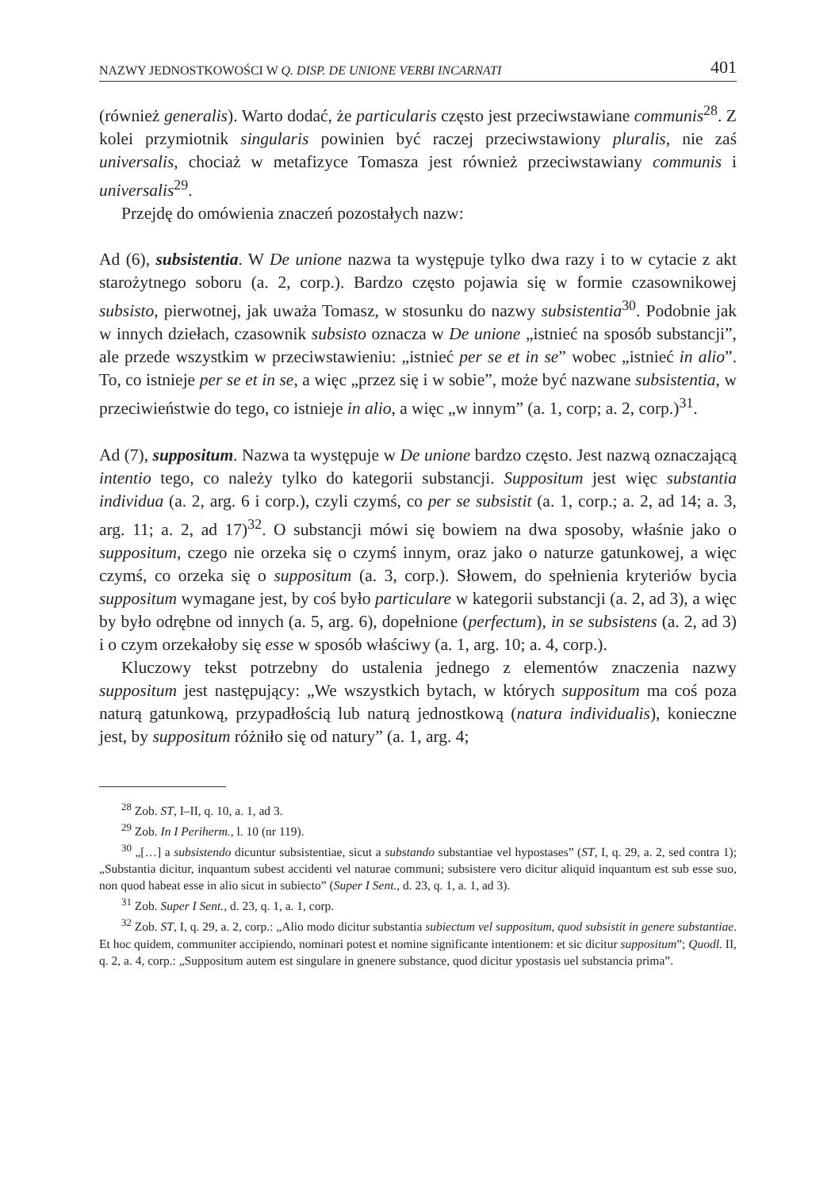NAZWY JEDNOSTKOWOŚCI W Q. DISP. DE UNIONE VERBI INCARNATI 401
(również generalis). Warto dodać, że particularis często jest przeciwstawiane communis<sup>28</sup>. Z kolei przymiotnik singularis powinien być raczej przeciwstawiony pluralis, nie zaś universalis, chociaż w metafizyce Tomasza jest również przeciwstawiany communis i universalis<sup>29</sup>.
Przejdę do omówienia znaczeń pozostałych nazw:
Ad (6), subsistentia. W De unione nazwa ta występuje tylko dwa razy i to w cytacie z akt starożytnego soboru (a. 2, corp.). Bardzo często pojawia się w formie czasownikowej subsisto, pierwotnej, jak uważa Tomasz, w stosunku do nazwy subsistentia<sup>30</sup>. Podobnie jak w innych dziełach, czasownik subsisto oznacza w De unione „istnieć na sposób substancji”, ale przede wszystkim w przeciwstawieniu: „istnieć per se et in se” wobec „istnieć in alio”. To, co istnieje per se et in se, a więc „przez się i w sobie”, może być nazwane subsistentia, w przeciwieństwie do tego, co istnieje in alio, a więc „w innym” (a. 1, corp; a. 2, corp.)<sup>31</sup>.
Ad (7), suppositum. Nazwa ta występuje w De unione bardzo często. Jest nazwą oznaczającą intentio tego, co należy tylko do kategorii substancji. Suppositum jest więc substantia individua (a. 2, arg. 6 i corp.), czyli czymś, co per se subsistit (a. 1, corp.; a. 2, ad 14; a. 3, arg. 11; a. 2, ad 17)<sup>32</sup>. O substancji mówi się bowiem na dwa sposoby, właśnie jako o suppositum, czego nie orzeka się o czymś innym, oraz jako o naturze gatunkowej, a więc czymś, co orzeka się o suppositum (a. 3, corp.). Słowem, do spełnienia kryteriów bycia suppositum wymagane jest, by coś było particulare w kategorii substancji (a. 2, ad 3), a więc by było odrębne od innych (a. 5, arg. 6), dopełnione (perfectum), in se subsistens (a. 2, ad 3) i o czym orzekałoby się esse w sposób właściwy (a. 1, arg. 10; a. 4, corp.).
Kluczowy tekst potrzebny do ustalenia jednego z elementów znaczenia nazwy suppositum jest następujący: „We wszystkich bytach, w których suppositum ma coś poza naturą gatunkową, przypadłością lub naturą jednostkową (natura individualis), konieczne jest, by suppositum różniło się od natury” (a. 1, arg. 4;
<sup>28</sup> Zob. ST, I–II, q. 10, a. 1, ad 3.
<sup>29</sup> Zob. In I Periherm., l. 10 (nr 119).
<sup>30</sup> „[…] a subsistendo dicuntur subsistentiae, sicut a substando substantiae vel hypostases” (ST, I, q. 29, a. 2, sed contra 1); „Substantia dicitur, inquantum subest accidenti vel naturae communi; subsistere vero dicitur aliquid inquantum est sub esse suo, non quod habeat esse in alio sicut in subiecto” (Super I Sent., d. 23, q. 1, a. 1, ad 3).
<sup>31</sup> Zob. Super I Sent., d. 23, q. 1, a. 1, corp.
<sup>32</sup> Zob. ST, I, q. 29, a. 2, corp.: „Alio modo dicitur substantia subiectum vel suppositum, quod subsistit in genere substantiae. Et hoc quidem, communiter accipiendo, nominari potest et nomine significante intentionem: et sic dicitur suppositum”; Quodl. II, q. 2, a. 4, corp.: „Suppositum autem est singulare in gnenere substance, quod dicitur ypostasis uel substancia prima”.